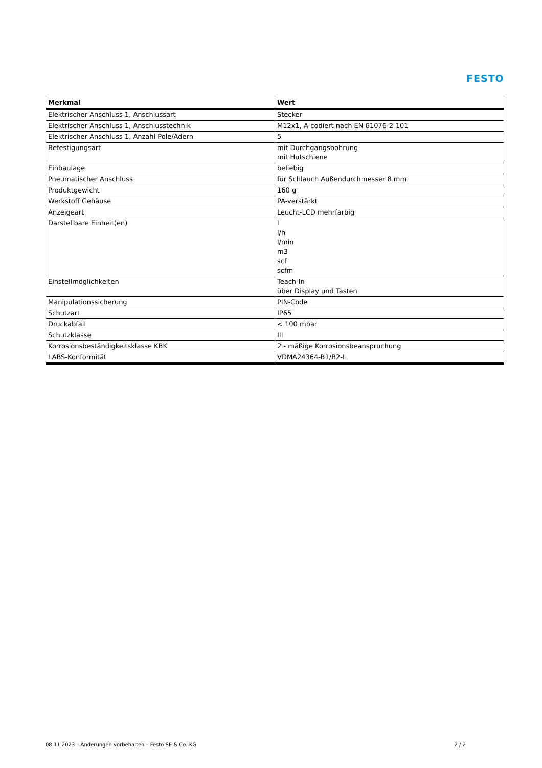FESTO
| Merkmal | Wert |
| --- | --- |
| Elektrischer Anschluss 1, Anschlussart | Stecker |
| Elektrischer Anschluss 1, Anschlusstechnik | M12x1, A-codiert nach EN 61076-2-101 |
| Elektrischer Anschluss 1, Anzahl Pole/Adern | 5 |
| Befestigungsart | mit Durchgangsbohrung mit Hutschiene |
| Einbaulage | beliebig |
| Pneumatischer Anschluss | für Schlauch Außendurchmesser 8 mm |
| Produktgewicht | 160 g |
| Werkstoff Gehäuse | PA-verstärkt |
| Anzeigeart | Leucht-LCD mehrfarbig |
| Darstellbare Einheit(en) | l l/h l/min m3 scf scfm |
| Einstellmöglichkeiten | Teach-In über Display und Tasten |
| Manipulationssicherung | PIN-Code |
| Schutzart | IP65 |
| Druckabfall | < 100 mbar |
| Schutzklasse | III |
| Korrosionsbeständigkeitsklasse KBK | 2 - mäßige Korrosionsbeanspruchung |
| LABS-Konformität | VDMA24364-B1/B2-L |
08.11.2023 – Änderungen vorbehalten – Festo SE & Co. KG 2 / 2